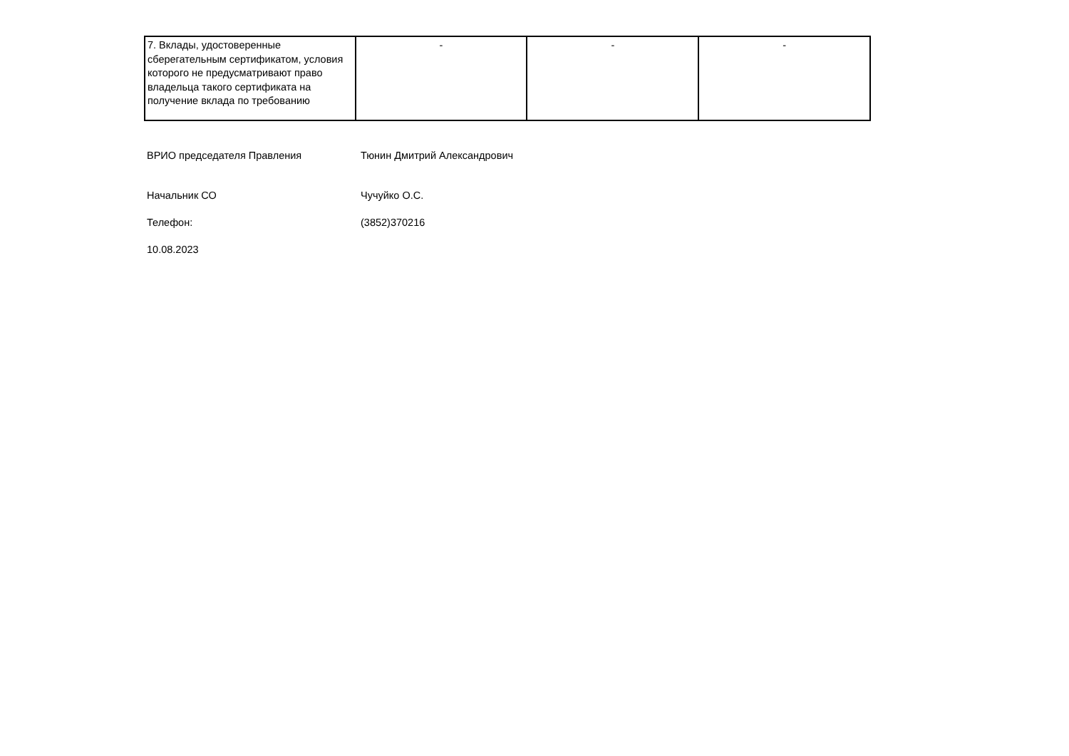| 7. Вклады, удостоверенные сберегательным сертификатом, условия которого не предусматривают право владельца такого сертификата на получение вклада по требованию | - | - | - |
ВРИО председателя Правления Тюнин Дмитрий Александрович
Начальник СО Чучуйко О.С.
Телефон: (3852)370216
10.08.2023